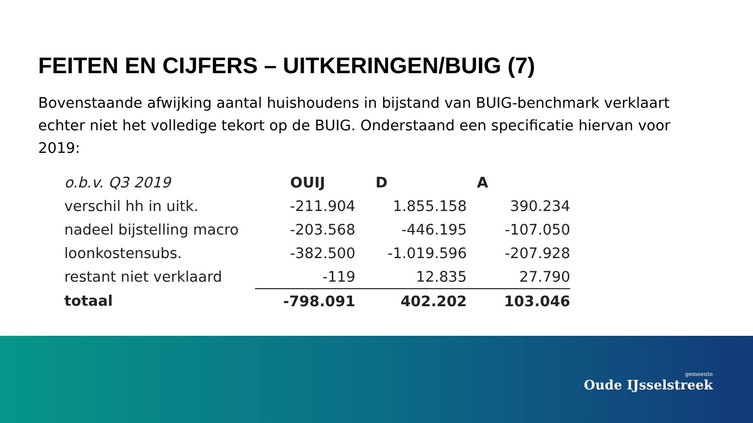FEITEN EN CIJFERS – UITKERINGEN/BUIG (7)
Bovenstaande afwijking aantal huishoudens in bijstand van BUIG-benchmark verklaart echter niet het volledige tekort op de BUIG. Onderstaand een specificatie hiervan voor 2019:
| o.b.v. Q3 2019 | OUIJ | D | A |
| --- | --- | --- | --- |
| verschil hh in uitk. | -211.904 | 1.855.158 | 390.234 |
| nadeel bijstelling macro | -203.568 | -446.195 | -107.050 |
| loonkostensubs. | -382.500 | -1.019.596 | -207.928 |
| restant niet verklaard | -119 | 12.835 | 27.790 |
| totaal | -798.091 | 402.202 | 103.046 |
gemeente
Oude IJsselstreek